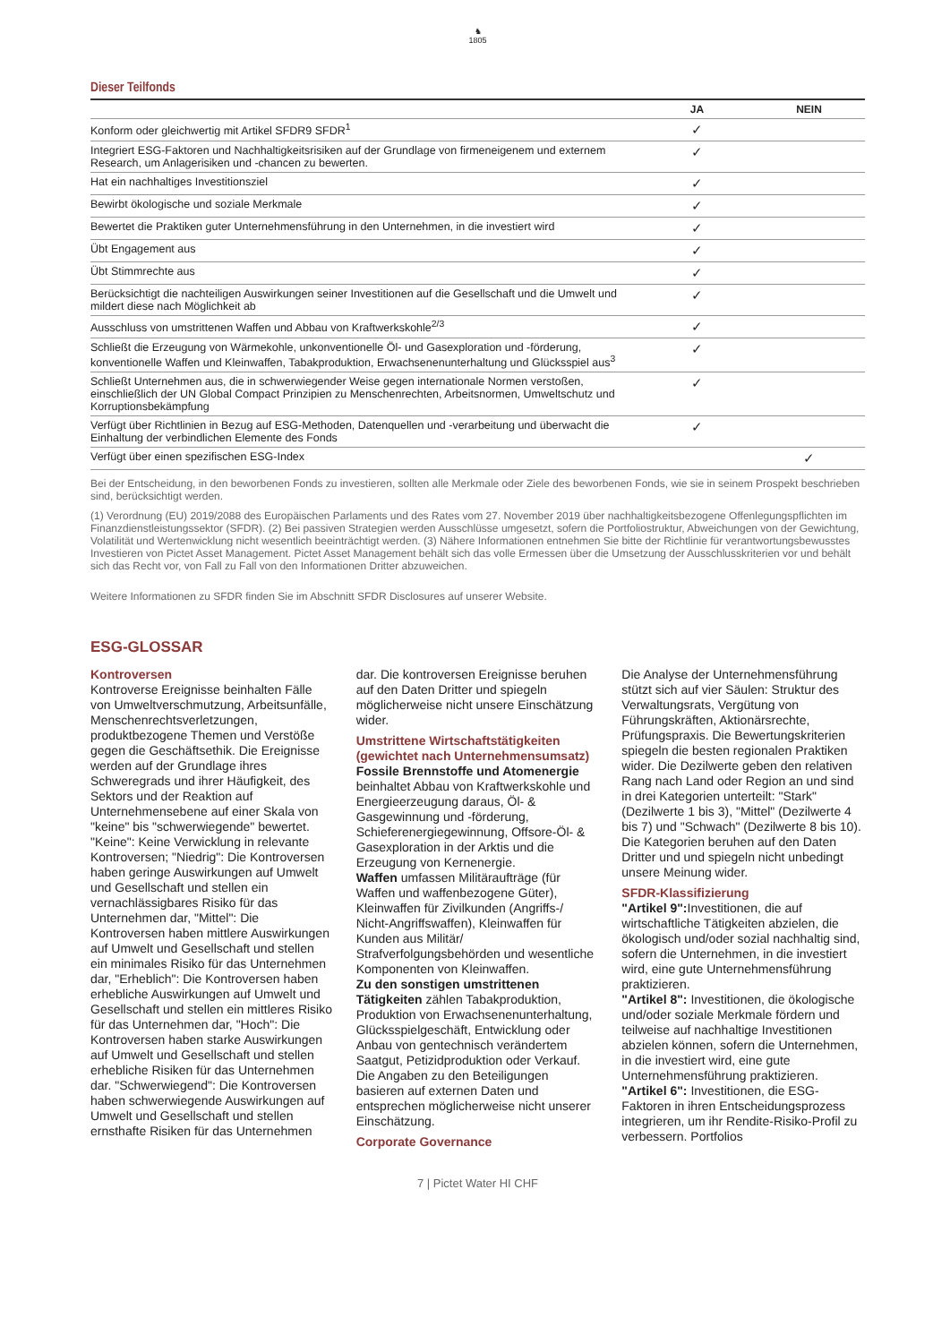♞
1805
Dieser Teilfonds
| | JA | NEIN |
| --- | --- | --- |
| Konform oder gleichwertig mit Artikel SFDR9 SFDR<sup>1</sup> | ✓ | |
| Integriert ESG-Faktoren und Nachhaltigkeitsrisiken auf der Grundlage von firmeneigenem und externem Research, um Anlagerisiken und -chancen zu bewerten. | ✓ | |
| Hat ein nachhaltiges Investitionsziel | ✓ | |
| Bewirbt ökologische und soziale Merkmale | ✓ | |
| Bewertet die Praktiken guter Unternehmensführung in den Unternehmen, in die investiert wird | ✓ | |
| Übt Engagement aus | ✓ | |
| Übt Stimmrechte aus | ✓ | |
| Berücksichtigt die nachteiligen Auswirkungen seiner Investitionen auf die Gesellschaft und die Umwelt und mildert diese nach Möglichkeit ab | ✓ | |
| Ausschluss von umstrittenen Waffen und Abbau von Kraftwerkskohle<sup>2/3</sup> | ✓ | |
| Schließt die Erzeugung von Wärmekohle, unkonventionelle Öl- und Gasexploration und -förderung, konventionelle Waffen und Kleinwaffen, Tabakproduktion, Erwachsenenunterhaltung und Glücksspiel aus<sup>3</sup> | ✓ | |
| Schließt Unternehmen aus, die in schwerwiegender Weise gegen internationale Normen verstoßen, einschließlich der UN Global Compact Prinzipien zu Menschenrechten, Arbeitsnormen, Umweltschutz und Korruptionsbekämpfung | ✓ | |
| Verfügt über Richtlinien in Bezug auf ESG-Methoden, Datenquellen und -verarbeitung und überwacht die Einhaltung der verbindlichen Elemente des Fonds | ✓ | |
| Verfügt über einen spezifischen ESG-Index | | ✓ |
Bei der Entscheidung, in den beworbenen Fonds zu investieren, sollten alle Merkmale oder Ziele des beworbenen Fonds, wie sie in seinem Prospekt beschrieben sind, berücksichtigt werden.
(1) Verordnung (EU) 2019/2088 des Europäischen Parlaments und des Rates vom 27. November 2019 über nachhaltigkeitsbezogene Offenlegungspflichten im Finanzdienstleistungssektor (SFDR). (2) Bei passiven Strategien werden Ausschlüsse umgesetzt, sofern die Portfoliostruktur, Abweichungen von der Gewichtung, Volatilität und Wertenwicklung nicht wesentlich beeinträchtigt werden. (3) Nähere Informationen entnehmen Sie bitte der Richtlinie für verantwortungsbewusstes Investieren von Pictet Asset Management. Pictet Asset Management behält sich das volle Ermessen über die Umsetzung der Ausschlusskriterien vor und behält sich das Recht vor, von Fall zu Fall von den Informationen Dritter abzuweichen.
Weitere Informationen zu SFDR finden Sie im Abschnitt SFDR Disclosures auf unserer Website.
ESG-GLOSSAR
Kontroversen
Kontroverse Ereignisse beinhalten Fälle von Umweltverschmutzung, Arbeitsunfälle, Menschenrechtsverletzungen, produktbezogene Themen und Verstöße gegen die Geschäftsethik. Die Ereignisse werden auf der Grundlage ihres Schweregrads und ihrer Häufigkeit, des Sektors und der Reaktion auf Unternehmensebene auf einer Skala von "keine" bis "schwerwiegende" bewertet. "Keine": Keine Verwicklung in relevante Kontroversen; "Niedrig": Die Kontroversen haben geringe Auswirkungen auf Umwelt und Gesellschaft und stellen ein vernachlässigbares Risiko für das Unternehmen dar, "Mittel": Die Kontroversen haben mittlere Auswirkungen auf Umwelt und Gesellschaft und stellen ein minimales Risiko für das Unternehmen dar, "Erheblich": Die Kontroversen haben erhebliche Auswirkungen auf Umwelt und Gesellschaft und stellen ein mittleres Risiko für das Unternehmen dar, "Hoch": Die Kontroversen haben starke Auswirkungen auf Umwelt und Gesellschaft und stellen erhebliche Risiken für das Unternehmen dar. "Schwerwiegend": Die Kontroversen haben schwerwiegende Auswirkungen auf Umwelt und Gesellschaft und stellen ernsthafte Risiken für das Unternehmen dar. Die kontroversen Ereignisse beruhen auf den Daten Dritter und spiegeln möglicherweise nicht unsere Einschätzung wider.
Umstrittene Wirtschaftstätigkeiten (gewichtet nach Unternehmensumsatz)
Fossile Brennstoffe und Atomenergie beinhaltet Abbau von Kraftwerkskohle und Energieerzeugung daraus, Öl- & Gasgewinnung und -förderung, Schieferenergiegewinnung, Offsore-Öl- & Gasexploration in der Arktis und die Erzeugung von Kernenergie.
Waffen umfassen Militäraufträge (für Waffen und waffenbezogene Güter), Kleinwaffen für Zivilkunden (Angriffs-/ Nicht-Angriffswaffen), Kleinwaffen für Kunden aus Militär/ Strafverfolgungsbehörden und wesentliche Komponenten von Kleinwaffen.
Zu den sonstigen umstrittenen Tätigkeiten zählen Tabakproduktion, Produktion von Erwachsenenunterhaltung, Glücksspielgeschäft, Entwicklung oder Anbau von gentechnisch verändertem Saatgut, Petizidproduktion oder Verkauf. Die Angaben zu den Beteiligungen basieren auf externen Daten und entsprechen möglicherweise nicht unserer Einschätzung.
Corporate Governance
Die Analyse der Unternehmensführung stützt sich auf vier Säulen: Struktur des Verwaltungsrats, Vergütung von Führungskräften, Aktionärsrechte, Prüfungspraxis. Die Bewertungskriterien spiegeln die besten regionalen Praktiken wider. Die Dezilwerte geben den relativen Rang nach Land oder Region an und sind in drei Kategorien unterteilt: "Stark" (Dezilwerte 1 bis 3), "Mittel" (Dezilwerte 4 bis 7) und "Schwach" (Dezilwerte 8 bis 10). Die Kategorien beruhen auf den Daten Dritter und und spiegeln nicht unbedingt unsere Meinung wider.
SFDR-Klassifizierung
"Artikel 9": Investitionen, die auf wirtschaftliche Tätigkeiten abzielen, die ökologisch und/oder sozial nachhaltig sind, sofern die Unternehmen, in die investiert wird, eine gute Unternehmensführung praktizieren.
"Artikel 8": Investitionen, die ökologische und/oder soziale Merkmale fördern und teilweise auf nachhaltige Investitionen abzielen können, sofern die Unternehmen, in die investiert wird, eine gute Unternehmensführung praktizieren.
"Artikel 6": Investitionen, die ESG-Faktoren in ihren Entscheidungsprozess integrieren, um ihr Rendite-Risiko-Profil zu verbessern. Portfolios
7 | Pictet Water HI CHF